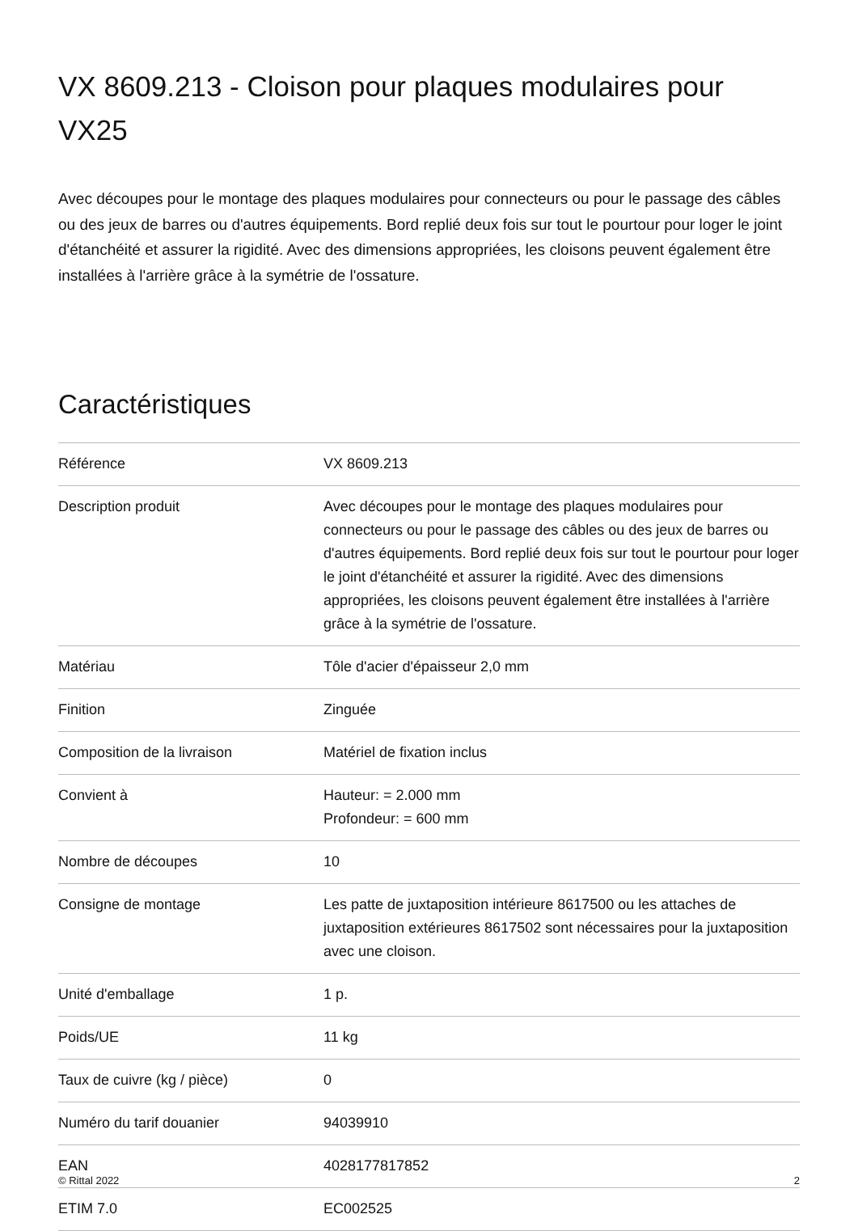VX 8609.213 - Cloison pour plaques modulaires pour VX25
Avec découpes pour le montage des plaques modulaires pour connecteurs ou pour le passage des câbles ou des jeux de barres ou d'autres équipements. Bord replié deux fois sur tout le pourtour pour loger le joint d'étanchéité et assurer la rigidité. Avec des dimensions appropriées, les cloisons peuvent également être installées à l'arrière grâce à la symétrie de l'ossature.
Caractéristiques
| Référence | VX 8609.213 |
| Description produit | Avec découpes pour le montage des plaques modulaires pour connecteurs ou pour le passage des câbles ou des jeux de barres ou d'autres équipements. Bord replié deux fois sur tout le pourtour pour loger le joint d'étanchéité et assurer la rigidité. Avec des dimensions appropriées, les cloisons peuvent également être installées à l'arrière grâce à la symétrie de l'ossature. |
| Matériau | Tôle d'acier d'épaisseur 2,0 mm |
| Finition | Zinguée |
| Composition de la livraison | Matériel de fixation inclus |
| Convient à | Hauteur: = 2.000 mm Profondeur: = 600 mm |
| Nombre de découpes | 10 |
| Consigne de montage | Les patte de juxtaposition intérieure 8617500 ou les attaches de juxtaposition extérieures 8617502 sont nécessaires pour la juxtaposition avec une cloison. |
| Unité d'emballage | 1 p. |
| Poids/UE | 11 kg |
| Taux de cuivre (kg / pièce) | 0 |
| Numéro du tarif douanier | 94039910 |
| EAN | 4028177817852 |
| ETIM 7.0 | EC002525 |
© Rittal 2022 2